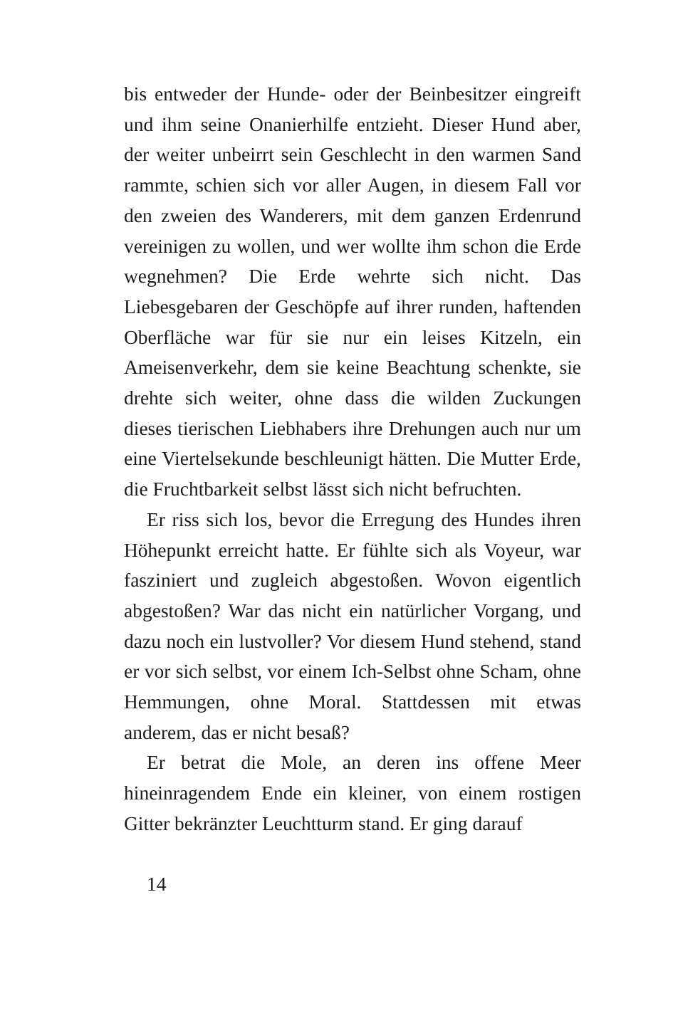bis entweder der Hunde- oder der Beinbesitzer eingreift und ihm seine Onanierhilfe entzieht. Dieser Hund aber, der weiter unbeirrt sein Geschlecht in den warmen Sand rammte, schien sich vor aller Augen, in diesem Fall vor den zweien des Wanderers, mit dem ganzen Erdenrund vereinigen zu wollen, und wer wollte ihm schon die Erde wegnehmen? Die Erde wehrte sich nicht. Das Liebesgebaren der Geschöpfe auf ihrer runden, haftenden Oberfläche war für sie nur ein leises Kitzeln, ein Ameisenverkehr, dem sie keine Beachtung schenkte, sie drehte sich weiter, ohne dass die wilden Zuckungen dieses tierischen Liebhabers ihre Drehungen auch nur um eine Viertelsekunde beschleunigt hätten. Die Mutter Erde, die Fruchtbarkeit selbst lässt sich nicht befruchten.
Er riss sich los, bevor die Erregung des Hundes ihren Höhepunkt erreicht hatte. Er fühlte sich als Voyeur, war fasziniert und zugleich abgestoßen. Wovon eigentlich abgestoßen? War das nicht ein natürlicher Vorgang, und dazu noch ein lustvoller? Vor diesem Hund stehend, stand er vor sich selbst, vor einem Ich-Selbst ohne Scham, ohne Hemmungen, ohne Moral. Stattdessen mit etwas anderem, das er nicht besaß?
Er betrat die Mole, an deren ins offene Meer hineinragendem Ende ein kleiner, von einem rostigen Gitter bekränzter Leuchtturm stand. Er ging darauf
14